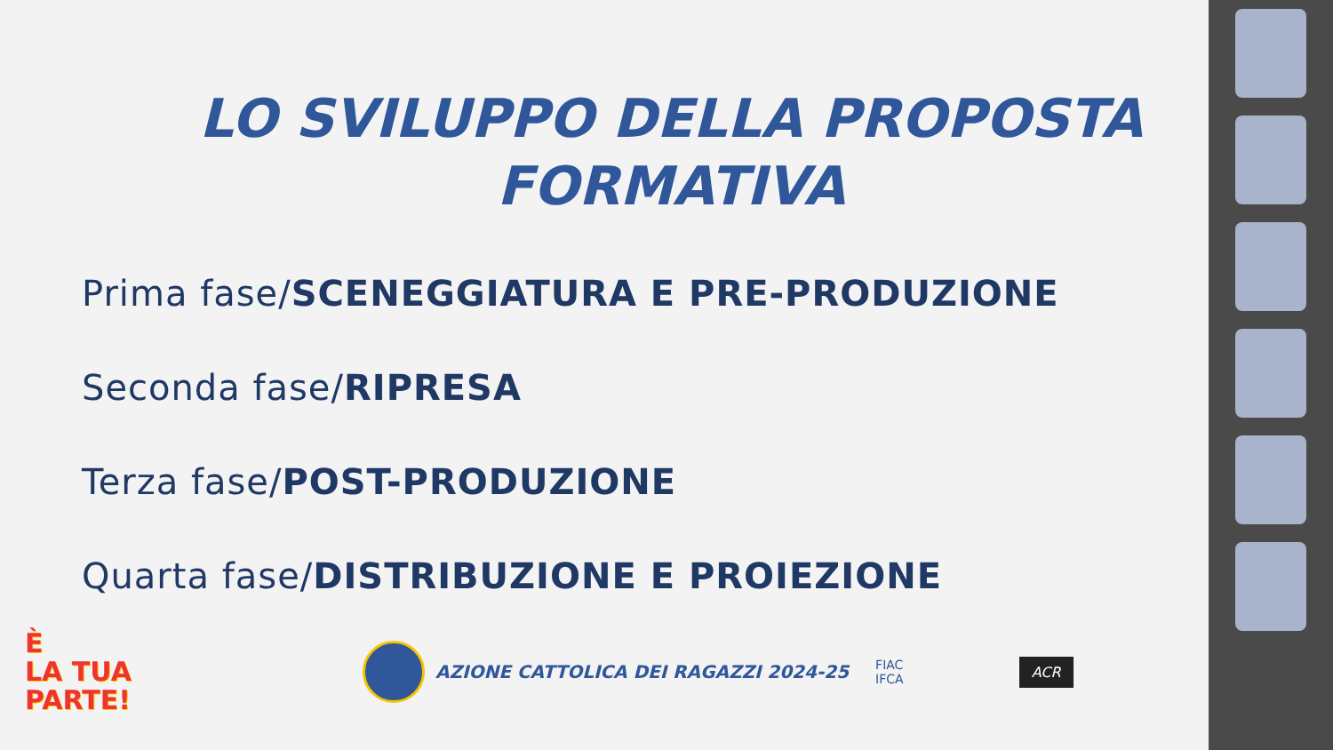LO SVILUPPO DELLA PROPOSTA FORMATIVA
Prima fase/SCENEGGIATURA E PRE-PRODUZIONE
Seconda fase/RIPRESA
Terza fase/POST-PRODUZIONE
Quarta fase/DISTRIBUZIONE E PROIEZIONE
È
LA TUA
PARTE!
AZIONE CATTOLICA DEI RAGAZZI 2024-25
FIAC
IFCA
ACR